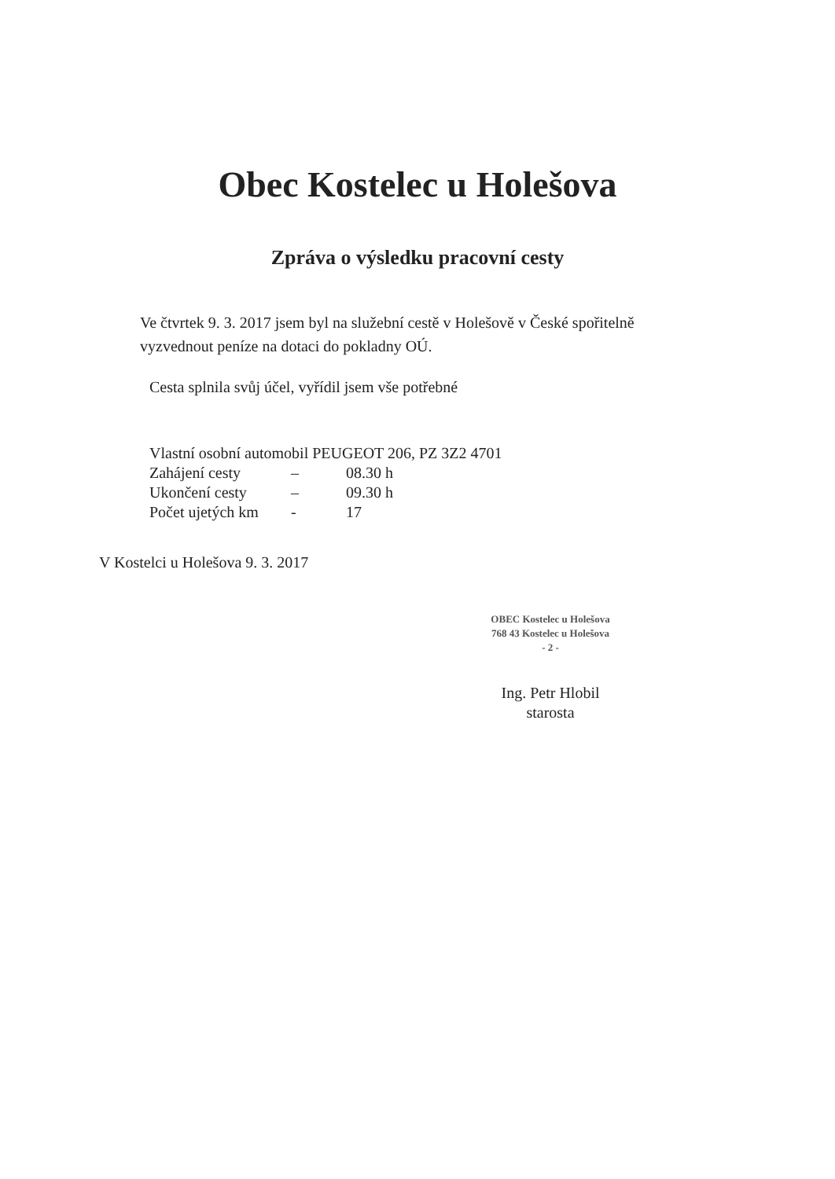Obec Kostelec u Holešova
Zpráva o výsledku pracovní cesty
Ve čtvrtek 9. 3. 2017 jsem byl na služební cestě v Holešově v České spořitelně vyzvednout peníze na dotaci do pokladny OÚ.
Cesta splnila svůj účel, vyřídil jsem vše potřebné
Vlastní osobní automobil PEUGEOT 206, PZ 3Z2 4701
| Zahájení cesty | – | 08.30 h |
| Ukončení cesty | – | 09.30 h |
| Počet ujetých km | - | 17 |
V Kostelci u Holešova 9. 3. 2017
OBEC Kostelec u Holešova
768 43 Kostelec u Holešova
- 2 -
Ing. Petr Hlobil
starosta